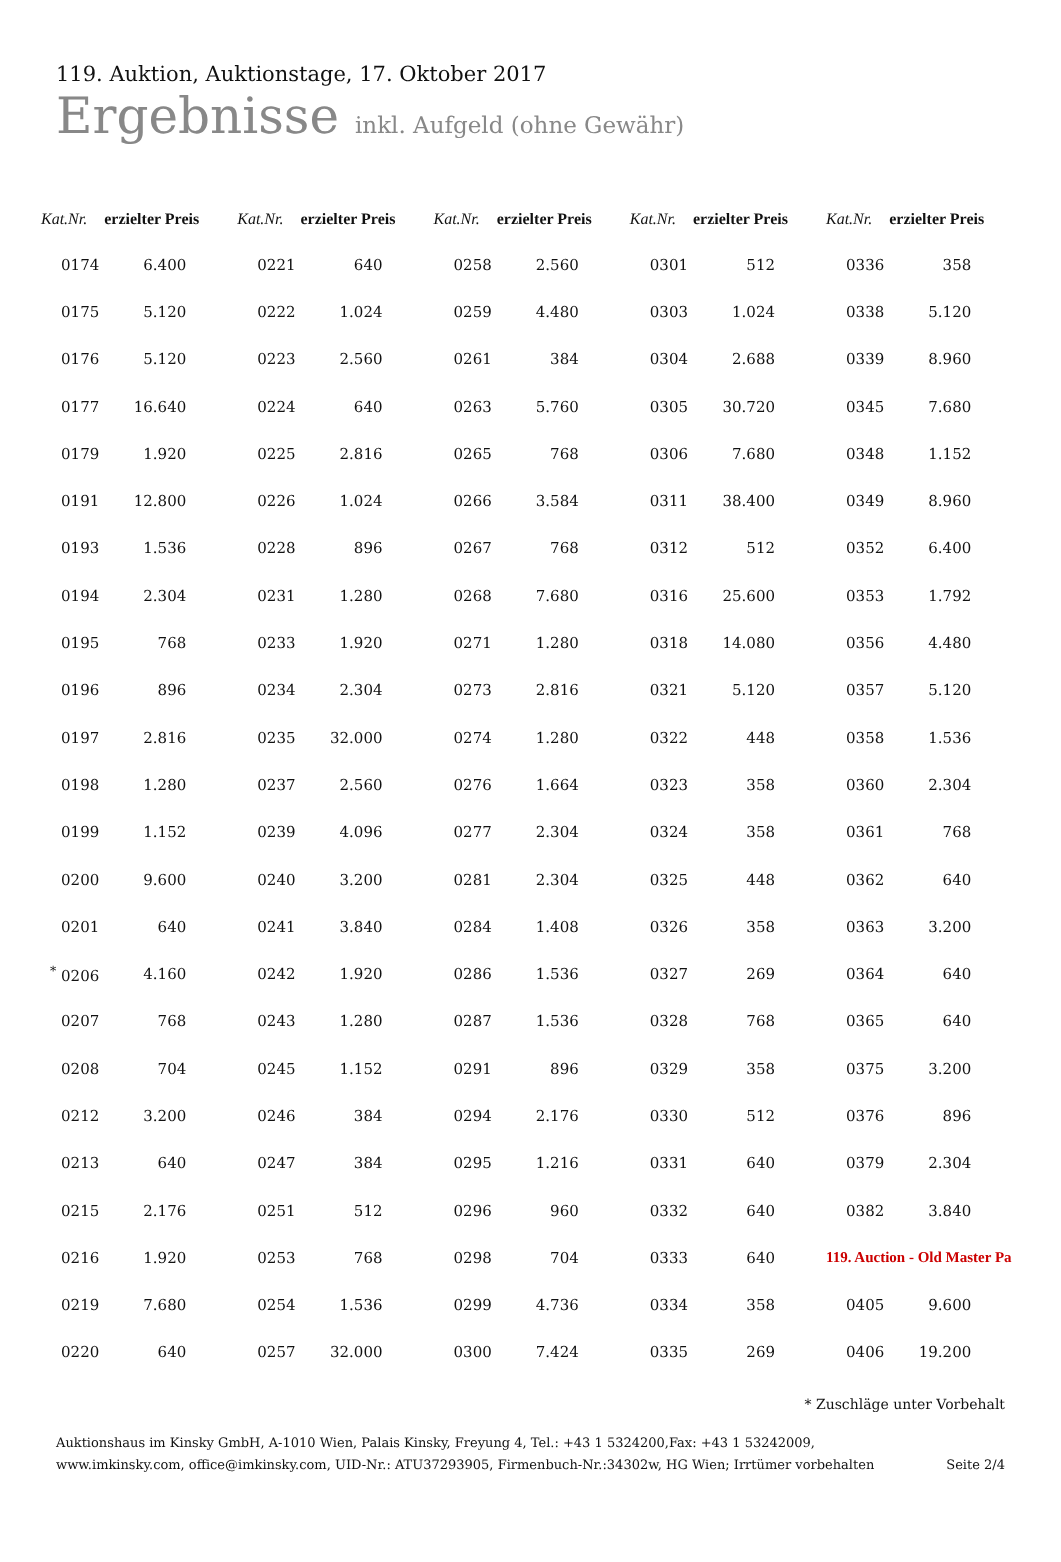119. Auktion, Auktionstage, 17. Oktober 2017
Ergebnisse inkl. Aufgeld (ohne Gewähr)
| Kat.Nr. | erzielter Preis | Kat.Nr. | erzielter Preis | Kat.Nr. | erzielter Preis | Kat.Nr. | erzielter Preis | Kat.Nr. | erzielter Preis |
| --- | --- | --- | --- | --- | --- | --- | --- | --- | --- |
| 0174 | 6.400 | 0221 | 640 | 0258 | 2.560 | 0301 | 512 | 0336 | 358 |
| 0175 | 5.120 | 0222 | 1.024 | 0259 | 4.480 | 0303 | 1.024 | 0338 | 5.120 |
| 0176 | 5.120 | 0223 | 2.560 | 0261 | 384 | 0304 | 2.688 | 0339 | 8.960 |
| 0177 | 16.640 | 0224 | 640 | 0263 | 5.760 | 0305 | 30.720 | 0345 | 7.680 |
| 0179 | 1.920 | 0225 | 2.816 | 0265 | 768 | 0306 | 7.680 | 0348 | 1.152 |
| 0191 | 12.800 | 0226 | 1.024 | 0266 | 3.584 | 0311 | 38.400 | 0349 | 8.960 |
| 0193 | 1.536 | 0228 | 896 | 0267 | 768 | 0312 | 512 | 0352 | 6.400 |
| 0194 | 2.304 | 0231 | 1.280 | 0268 | 7.680 | 0316 | 25.600 | 0353 | 1.792 |
| 0195 | 768 | 0233 | 1.920 | 0271 | 1.280 | 0318 | 14.080 | 0356 | 4.480 |
| 0196 | 896 | 0234 | 2.304 | 0273 | 2.816 | 0321 | 5.120 | 0357 | 5.120 |
| 0197 | 2.816 | 0235 | 32.000 | 0274 | 1.280 | 0322 | 448 | 0358 | 1.536 |
| 0198 | 1.280 | 0237 | 2.560 | 0276 | 1.664 | 0323 | 358 | 0360 | 2.304 |
| 0199 | 1.152 | 0239 | 4.096 | 0277 | 2.304 | 0324 | 358 | 0361 | 768 |
| 0200 | 9.600 | 0240 | 3.200 | 0281 | 2.304 | 0325 | 448 | 0362 | 640 |
| 0201 | 640 | 0241 | 3.840 | 0284 | 1.408 | 0326 | 358 | 0363 | 3.200 |
| <sup>*</sup> 0206 | 4.160 | 0242 | 1.920 | 0286 | 1.536 | 0327 | 269 | 0364 | 640 |
| 0207 | 768 | 0243 | 1.280 | 0287 | 1.536 | 0328 | 768 | 0365 | 640 |
| 0208 | 704 | 0245 | 1.152 | 0291 | 896 | 0329 | 358 | 0375 | 3.200 |
| 0212 | 3.200 | 0246 | 384 | 0294 | 2.176 | 0330 | 512 | 0376 | 896 |
| 0213 | 640 | 0247 | 384 | 0295 | 1.216 | 0331 | 640 | 0379 | 2.304 |
| 0215 | 2.176 | 0251 | 512 | 0296 | 960 | 0332 | 640 | 0382 | 3.840 |
| 0216 | 1.920 | 0253 | 768 | 0298 | 704 | 0333 | 640 | 119. Auction - Old Master Pa | |
| 0219 | 7.680 | 0254 | 1.536 | 0299 | 4.736 | 0334 | 358 | 0405 | 9.600 |
| 0220 | 640 | 0257 | 32.000 | 0300 | 7.424 | 0335 | 269 | 0406 | 19.200 |
* Zuschläge unter Vorbehalt
Auktionshaus im Kinsky GmbH, A-1010 Wien, Palais Kinsky, Freyung 4, Tel.: +43 1 5324200,Fax: +43 1 53242009,
www.imkinsky.com, office@imkinsky.com, UID-Nr.: ATU37293905, Firmenbuch-Nr.:34302w, HG Wien; Irrtümer vorbehalten
Seite 2/4